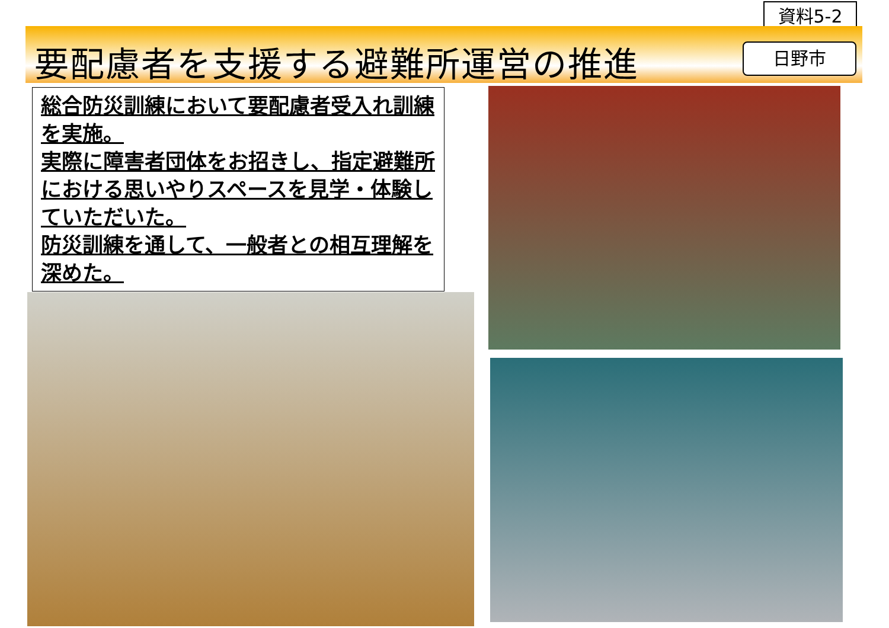資料5-2
要配慮者を支援する避難所運営の推進 日野市
総合防災訓練において要配慮者受入れ訓練を実施。
実際に障害者団体をお招きし、指定避難所における思いやりスペースを見学・体験していただいた。
防災訓練を通して、一般者との相互理解を深めた。